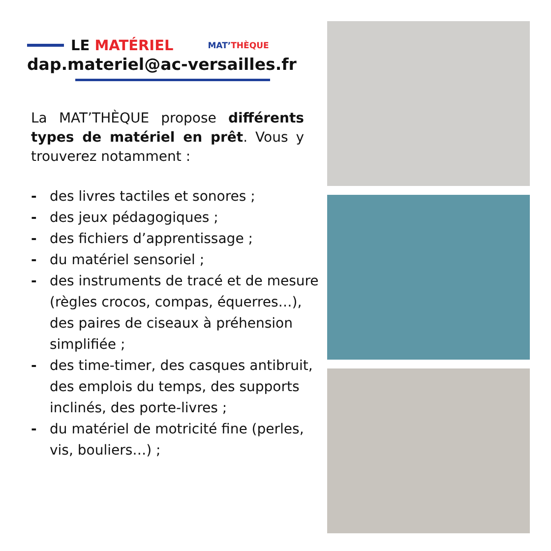LE MATÉRIEL
MAT’THÈQUE
dap.materiel@ac-versailles.fr
La MAT’THÈQUE propose différents types de matériel en prêt. Vous y trouverez notamment :
- des livres tactiles et sonores ;
- des jeux pédagogiques ;
- des fichiers d’apprentissage ;
- du matériel sensoriel ;
- des instruments de tracé et de mesure (règles crocos, compas, équerres…), des paires de ciseaux à préhension simplifiée ;
- des time-timer, des casques antibruit, des emplois du temps, des supports inclinés, des porte-livres ;
- du matériel de motricité fine (perles, vis, bouliers…) ;